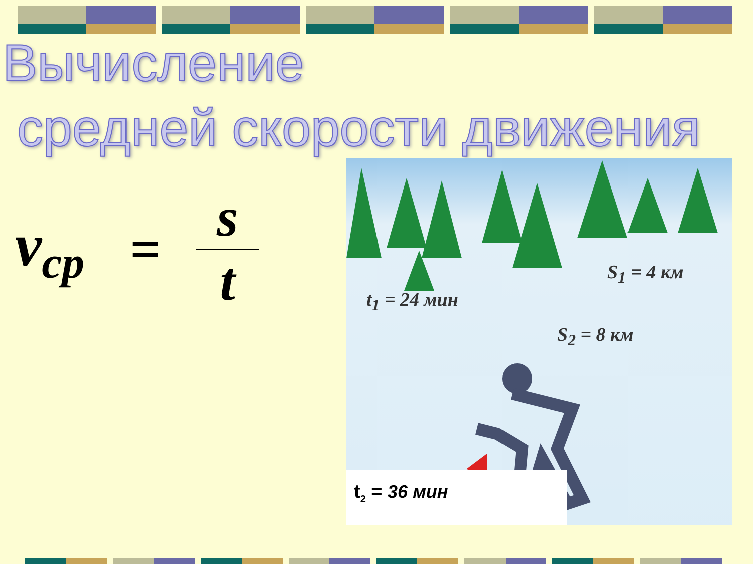Вычисление
средней скорости движения
v<sub>ср</sub> = s t
t<sub>1</sub> = 24 мин
S<sub>1</sub> = 4 км
S<sub>2</sub> = 8 км
t<sub>2</sub> = 36 мин